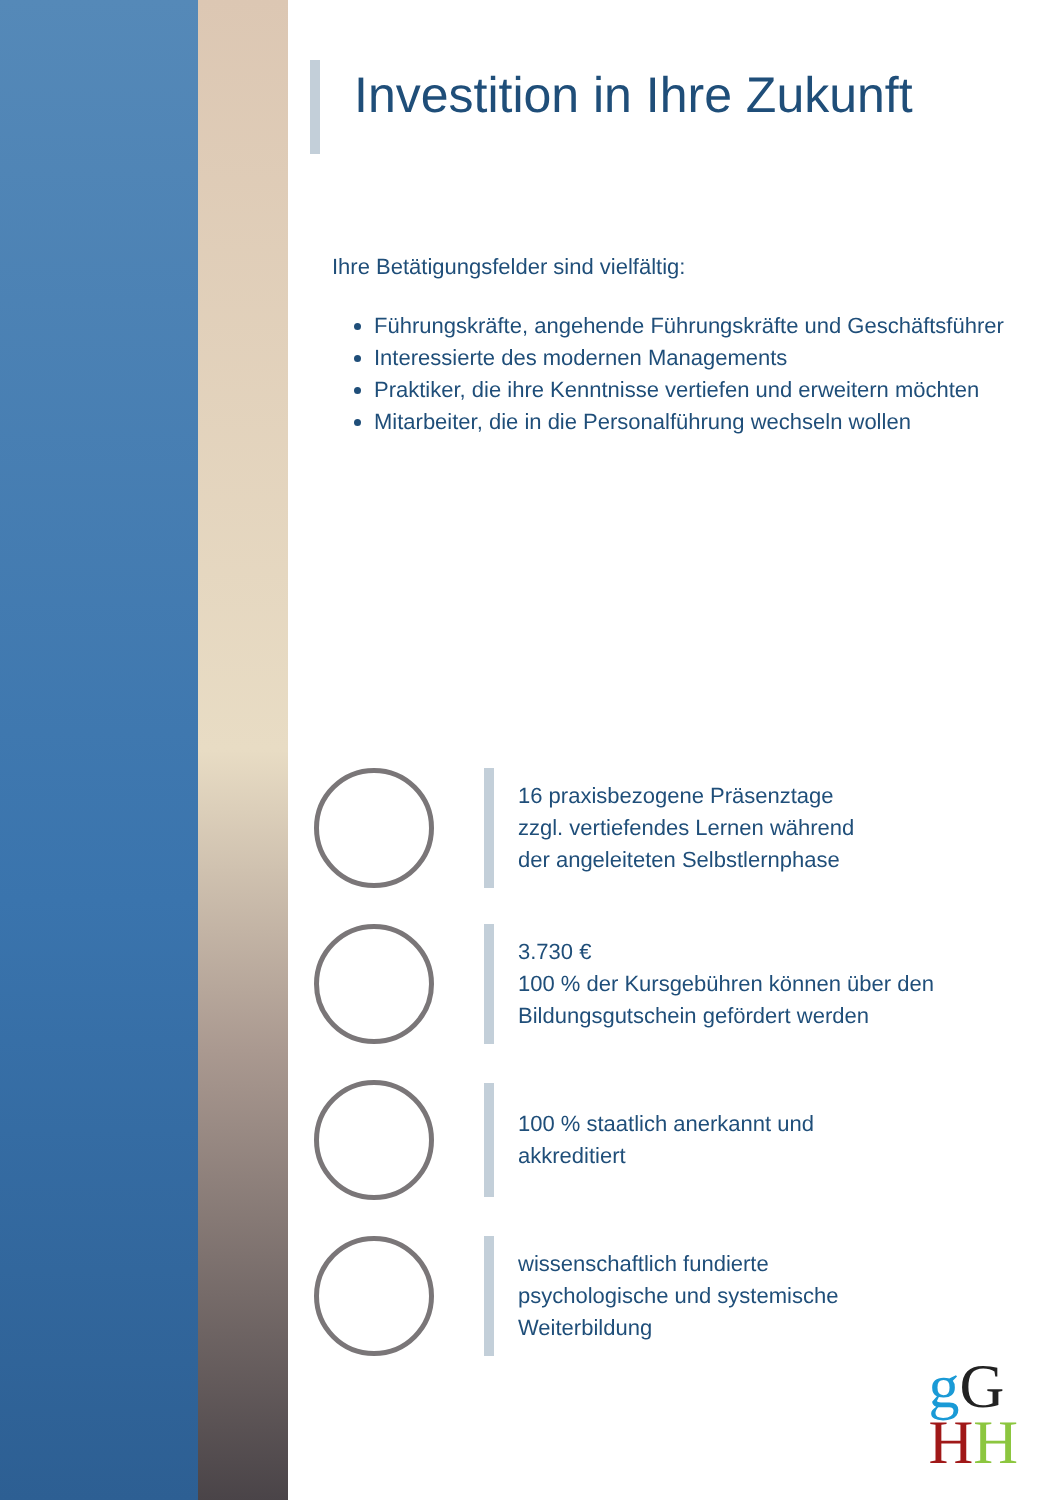Investition in Ihre Zukunft
Ihre Betätigungsfelder sind vielfältig:
Führungskräfte, angehende Führungskräfte und Geschäftsführer
Interessierte des modernen Managements
Praktiker, die ihre Kenntnisse vertiefen und erweitern möchten
Mitarbeiter, die in die Personalführung wechseln wollen
16 praxisbezogene Präsenztage
zzgl. vertiefendes Lernen während
der angeleiteten Selbstlernphase
3.730 €
100 % der Kursgebühren können über den
Bildungsgutschein gefördert werden
100 % staatlich anerkannt und
akkreditiert
wissenschaftlich fundierte
psychologische und systemische
Weiterbildung
gG
HH